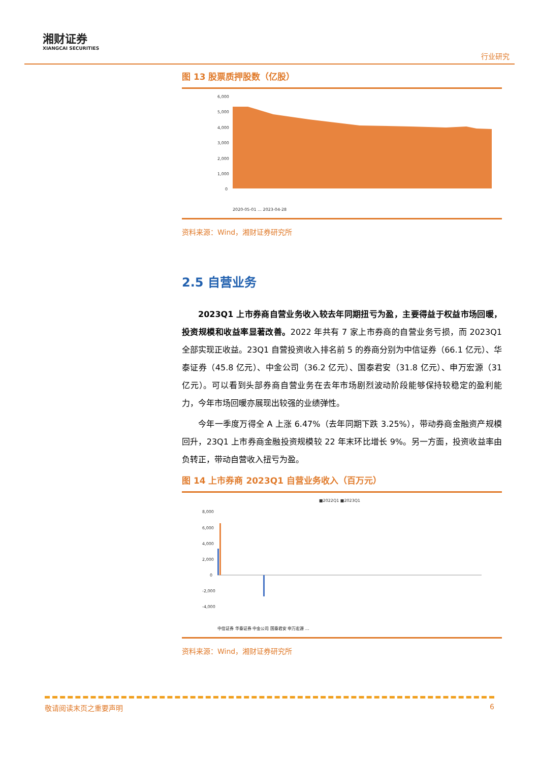湘财证券
XIANGCAI SECURITIES
行业研究
图 13 股票质押股数（亿股）
6,000
5,000
4,000
3,000
2,000
1,000
0
2020-05-01 … 2023-04-28
资料来源：Wind，湘财证券研究所
2.5 自营业务
2023Q1 上市券商自营业务收入较去年同期扭亏为盈，主要得益于权益市场回暖，投资规模和收益率显著改善。2022 年共有 7 家上市券商的自营业务亏损，而 2023Q1 全部实现正收益。23Q1 自营投资收入排名前 5 的券商分别为中信证券（66.1 亿元）、华泰证券（45.8 亿元）、中金公司（36.2 亿元）、国泰君安（31.8 亿元）、申万宏源（31 亿元）。可以看到头部券商自营业务在去年市场剧烈波动阶段能够保持较稳定的盈利能力，今年市场回暖亦展现出较强的业绩弹性。
今年一季度万得全 A 上涨 6.47%（去年同期下跌 3.25%），带动券商金融资产规模回升，23Q1 上市券商金融投资规模较 22 年末环比增长 9%。另一方面，投资收益率由负转正，带动自营收入扭亏为盈。
图 14 上市券商 2023Q1 自营业务收入（百万元）
■2022Q1 ■2023Q1
8,000
6,000
4,000
2,000
0
-2,000
-4,000
中信证券 华泰证券 中金公司 国泰君安 申万宏源 …
资料来源：Wind，湘财证券研究所
敬请阅读末页之重要声明 6